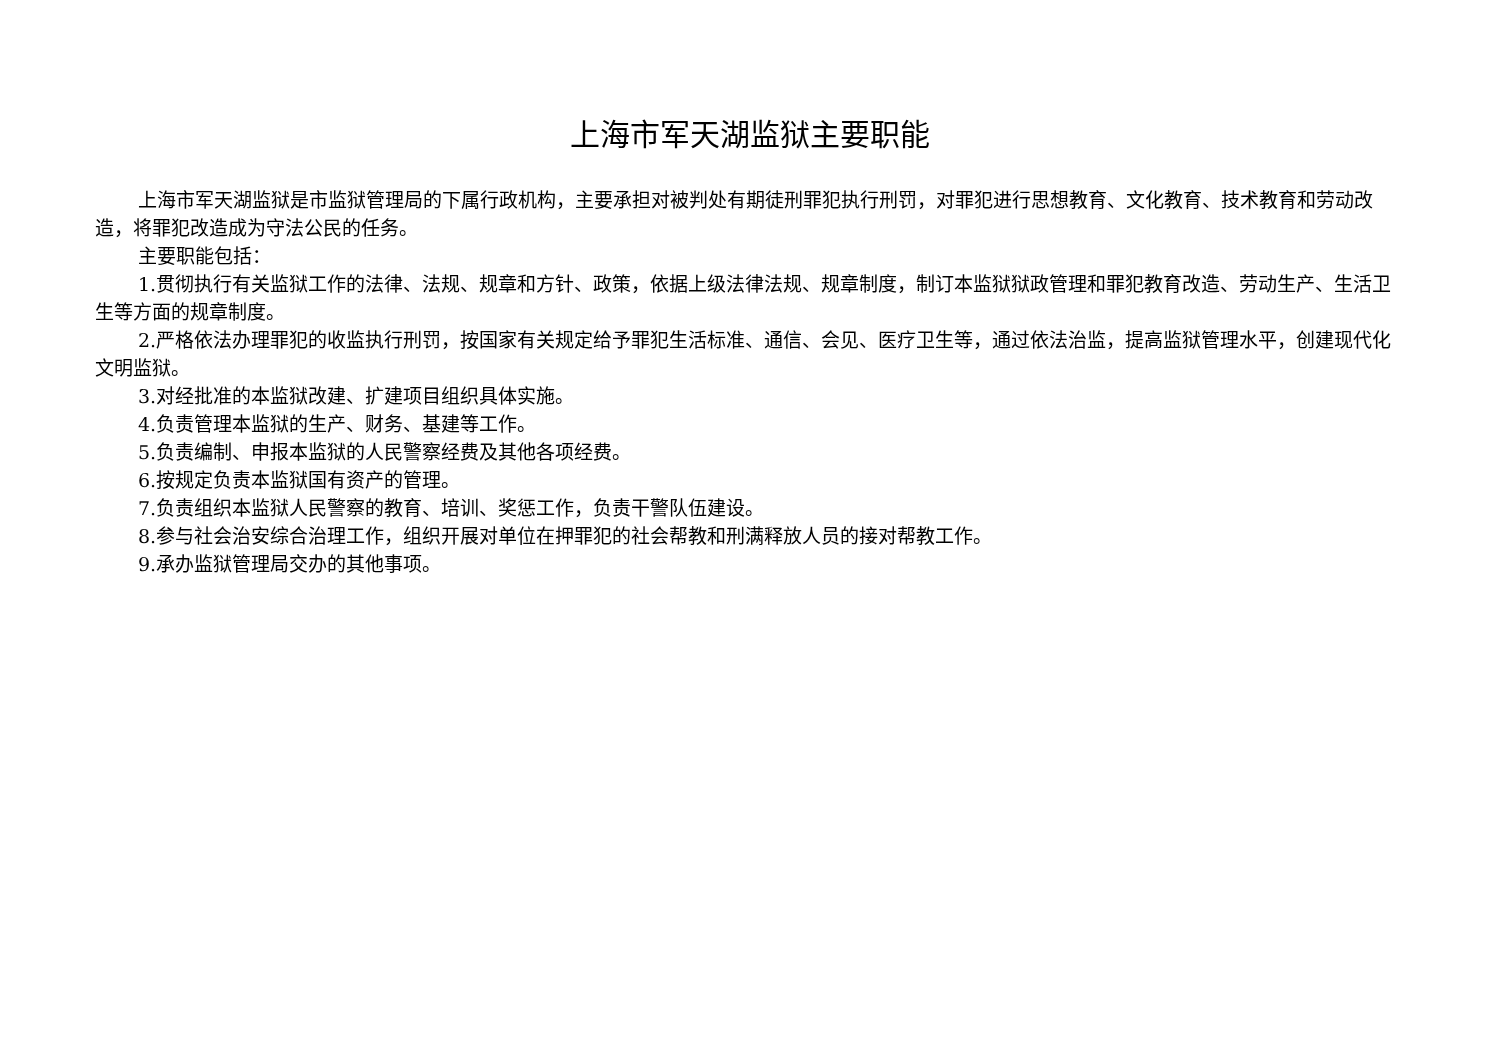上海市军天湖监狱主要职能
上海市军天湖监狱是市监狱管理局的下属行政机构，主要承担对被判处有期徒刑罪犯执行刑罚，对罪犯进行思想教育、文化教育、技术教育和劳动改造，将罪犯改造成为守法公民的任务。
主要职能包括：
1.贯彻执行有关监狱工作的法律、法规、规章和方针、政策，依据上级法律法规、规章制度，制订本监狱狱政管理和罪犯教育改造、劳动生产、生活卫生等方面的规章制度。
2.严格依法办理罪犯的收监执行刑罚，按国家有关规定给予罪犯生活标准、通信、会见、医疗卫生等，通过依法治监，提高监狱管理水平，创建现代化文明监狱。
3.对经批准的本监狱改建、扩建项目组织具体实施。
4.负责管理本监狱的生产、财务、基建等工作。
5.负责编制、申报本监狱的人民警察经费及其他各项经费。
6.按规定负责本监狱国有资产的管理。
7.负责组织本监狱人民警察的教育、培训、奖惩工作，负责干警队伍建设。
8.参与社会治安综合治理工作，组织开展对单位在押罪犯的社会帮教和刑满释放人员的接对帮教工作。
9.承办监狱管理局交办的其他事项。